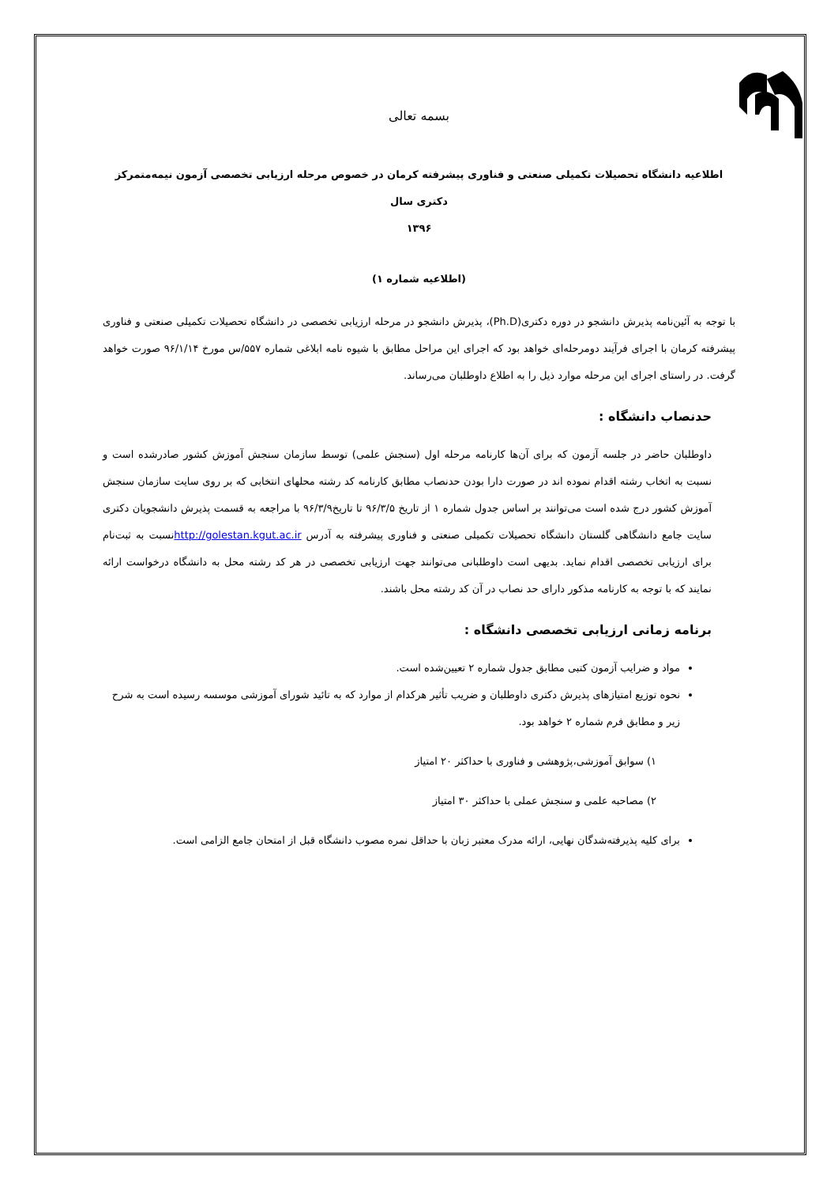بسمه تعالی
اطلاعیه دانشگاه تحصیلات تکمیلی صنعتی و فناوری پیشرفته کرمان در خصوص مرحله ارزیابی تخصصی آزمون نیمه‌متمرکز دکتری سال
۱۳۹۶
(اطلاعیه شماره ۱)
با توجه به آئین‌نامه پذیرش دانشجو در دوره دکتری(Ph.D)، پذیرش دانشجو در مرحله ارزیابی تخصصی در دانشگاه تحصیلات تکمیلی صنعتی و فناوری پیشرفته کرمان با اجرای فرآیند دومرحله‌ای خواهد بود که اجرای این مراحل مطابق با شیوه نامه ابلاغی شماره ۵۵۷/س مورخ ۹۶/۱/۱۴ صورت خواهد گرفت. در راستای اجرای این مرحله موارد ذیل را به اطلاع داوطلبان می‌رساند.
حدنصاب دانشگاه :
داوطلبان حاضر در جلسه آزمون که برای آن‌ها کارنامه مرحله اول (سنجش علمی) توسط سازمان سنجش آموزش کشور صادرشده است و نسبت به اتخاب رشته اقدام نموده اند در صورت دارا بودن حدنصاب مطابق کارنامه کد رشته محلهای انتخابی که بر روی سایت سازمان سنجش آموزش کشور درج شده است می‌توانند بر اساس جدول شماره ۱ از تاریخ ۹۶/۳/۵ تا تاریخ۹۶/۳/۹ با مراجعه به قسمت پذیرش دانشجویان دکتری سایت جامع دانشگاهی گلستان دانشگاه تحصیلات تکمیلی صنعتی و فناوری پیشرفته به آدرس http://golestan.kgut.ac.irنسبت به ثبت‌نام برای ارزیابی تخصصی اقدام نماید. بدیهی است داوطلبانی می‌توانند جهت ارزیابی تخصصی در هر کد رشته محل به دانشگاه درخواست ارائه نمایند که با توجه به کارنامه مذکور دارای حد نصاب در آن کد رشته محل باشند.
برنامه زمانی ارزیابی تخصصی دانشگاه :
مواد و ضرایب آزمون کتبی مطابق جدول شماره ۲ تعیین‌شده است.
نحوه توزیع امتیازهای پذیرش دکتری داوطلبان و ضریب تأثیر هرکدام از موارد که به تائید شورای آموزشی موسسه رسیده است به شرح زیر و مطابق فرم شماره ۲ خواهد بود.
۱) سوابق آموزشی،پژوهشی و فناوری با حداکثر ۲۰ امتیاز
۲) مصاحبه علمی و سنجش عملی با حداکثر ۳۰ امتیاز
برای کلیه پذیرفته‌شدگان نهایی، ارائه مدرک معتبر زبان با حداقل نمره مصوب دانشگاه قبل از امتحان جامع الزامی است.